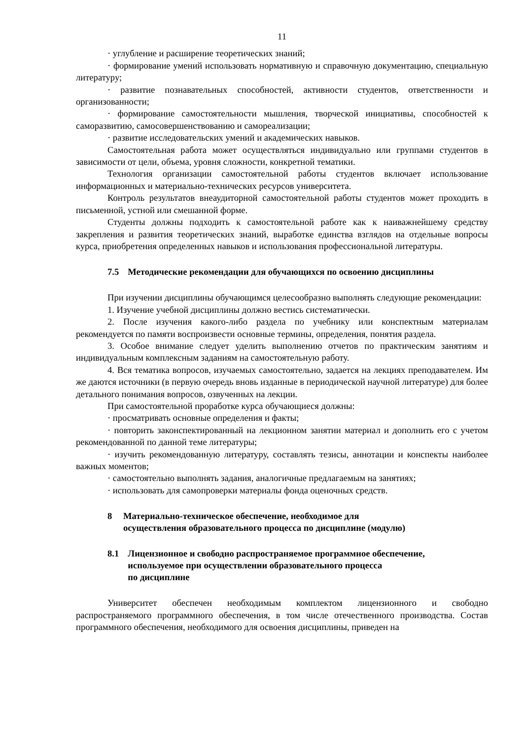11
· углубление и расширение теоретических знаний;
· формирование умений использовать нормативную и справочную документацию, специальную литературу;
· развитие познавательных способностей, активности студентов, ответственности и организованности;
· формирование самостоятельности мышления, творческой инициативы, способностей к саморазвитию, самосовершенствованию и самореализации;
· развитие исследовательских умений и академических навыков.
Самостоятельная работа может осуществляться индивидуально или группами студентов в зависимости от цели, объема, уровня сложности, конкретной тематики.
Технология организации самостоятельной работы студентов включает использование информационных и материально-технических ресурсов университета.
Контроль результатов внеаудиторной самостоятельной работы студентов может проходить в письменной, устной или смешанной форме.
Студенты должны подходить к самостоятельной работе как к наиважнейшему средству закрепления и развития теоретических знаний, выработке единства взглядов на отдельные вопросы курса, приобретения определенных навыков и использования профессиональной литературы.
7.5 Методические рекомендации для обучающихся по освоению дисциплины
При изучении дисциплины обучающимся целесообразно выполнять следующие рекомендации:
1. Изучение учебной дисциплины должно вестись систематически.
2. После изучения какого-либо раздела по учебнику или конспектным материалам рекомендуется по памяти воспроизвести основные термины, определения, понятия раздела.
3. Особое внимание следует уделить выполнению отчетов по практическим занятиям и индивидуальным комплексным заданиям на самостоятельную работу.
4. Вся тематика вопросов, изучаемых самостоятельно, задается на лекциях преподавателем. Им же даются источники (в первую очередь вновь изданные в периодической научной литературе) для более детального понимания вопросов, озвученных на лекции.
При самостоятельной проработке курса обучающиеся должны:
· просматривать основные определения и факты;
· повторить законспектированный на лекционном занятии материал и дополнить его с учетом рекомендованной по данной теме литературы;
· изучить рекомендованную литературу, составлять тезисы, аннотации и конспекты наиболее важных моментов;
· самостоятельно выполнять задания, аналогичные предлагаемым на занятиях;
· использовать для самопроверки материалы фонда оценочных средств.
8 Материально-техническое обеспечение, необходимое для
осуществления образовательного процесса по дисциплине (модулю)
8.1 Лицензионное и свободно распространяемое программное обеспечение,
используемое при осуществлении образовательного процесса
по дисциплине
Университет обеспечен необходимым комплектом лицензионного и свободно распространяемого программного обеспечения, в том числе отечественного производства. Состав программного обеспечения, необходимого для освоения дисциплины, приведен на